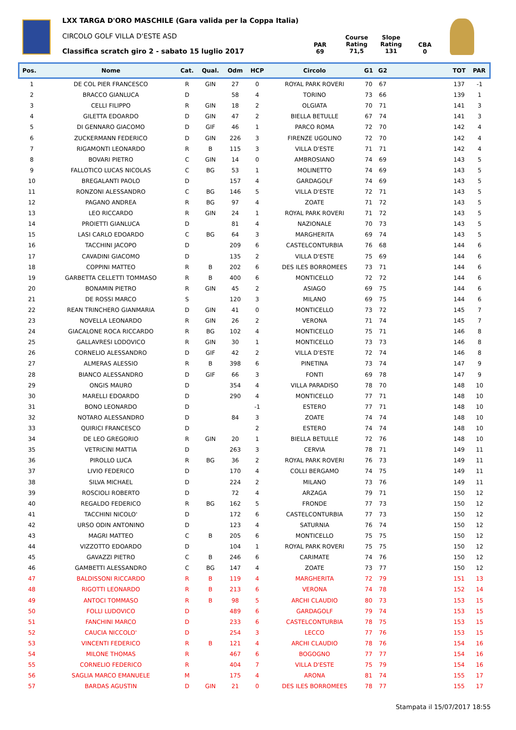LXX TARGA D'ORO MASCHILE (Gara valida per la Coppa Italia)
CIRCOLO GOLF VILLA D'ESTE ASD
Classifica scratch giro 2 - sabato 15 luglio 2017
PAR
69
Course
Rating
71,5
Slope
Rating
131
CBA
0
| Pos. | Nome | Cat. | Qual. | Odm | HCP | Circolo | G1 | G2 | | TOT | PAR |
| --- | --- | --- | --- | --- | --- | --- | --- | --- | --- | --- | --- |
| 1 | DE COL PIER FRANCESCO | R | GIN | 27 | 0 | ROYAL PARK ROVERI | 70 | 67 | | 137 | -1 |
| 2 | BRACCO GIANLUCA | D | | 58 | 4 | TORINO | 73 | 66 | | 139 | 1 |
| 3 | CELLI FILIPPO | R | GIN | 18 | 2 | OLGIATA | 70 | 71 | | 141 | 3 |
| 4 | GILETTA EDOARDO | D | GIN | 47 | 2 | BIELLA BETULLE | 67 | 74 | | 141 | 3 |
| 5 | DI GENNARO GIACOMO | D | GIF | 46 | 1 | PARCO ROMA | 72 | 70 | | 142 | 4 |
| 6 | ZUCKERMANN FEDERICO | D | GIN | 226 | 3 | FIRENZE UGOLINO | 72 | 70 | | 142 | 4 |
| 7 | RIGAMONTI LEONARDO | R | B | 115 | 3 | VILLA D'ESTE | 71 | 71 | | 142 | 4 |
| 8 | BOVARI PIETRO | C | GIN | 14 | 0 | AMBROSIANO | 74 | 69 | | 143 | 5 |
| 9 | FALLOTICO LUCAS NICOLAS | C | BG | 53 | 1 | MOLINETTO | 74 | 69 | | 143 | 5 |
| 10 | BREGALANTI PAOLO | D | | 157 | 4 | GARDAGOLF | 74 | 69 | | 143 | 5 |
| 11 | RONZONI ALESSANDRO | C | BG | 146 | 5 | VILLA D'ESTE | 72 | 71 | | 143 | 5 |
| 12 | PAGANO ANDREA | R | BG | 97 | 4 | ZOATE | 71 | 72 | | 143 | 5 |
| 13 | LEO RICCARDO | R | GIN | 24 | 1 | ROYAL PARK ROVERI | 71 | 72 | | 143 | 5 |
| 14 | PROIETTI GIANLUCA | D | | 81 | 4 | NAZIONALE | 70 | 73 | | 143 | 5 |
| 15 | LASI CARLO EDOARDO | C | BG | 64 | 3 | MARGHERITA | 69 | 74 | | 143 | 5 |
| 16 | TACCHINI JACOPO | D | | 209 | 6 | CASTELCONTURBIA | 76 | 68 | | 144 | 6 |
| 17 | CAVADINI GIACOMO | D | | 135 | 2 | VILLA D'ESTE | 75 | 69 | | 144 | 6 |
| 18 | COPPINI MATTEO | R | B | 202 | 6 | DES ILES BORROMEES | 73 | 71 | | 144 | 6 |
| 19 | GARBETTA CELLETTI TOMMASO | R | B | 400 | 6 | MONTICELLO | 72 | 72 | | 144 | 6 |
| 20 | BONAMIN PIETRO | R | GIN | 45 | 2 | ASIAGO | 69 | 75 | | 144 | 6 |
| 21 | DE ROSSI MARCO | S | | 120 | 3 | MILANO | 69 | 75 | | 144 | 6 |
| 22 | REAN TRINCHERO GIANMARIA | D | GIN | 41 | 0 | MONTICELLO | 73 | 72 | | 145 | 7 |
| 23 | NOVELLA LEONARDO | R | GIN | 26 | 2 | VERONA | 71 | 74 | | 145 | 7 |
| 24 | GIACALONE ROCA RICCARDO | R | BG | 102 | 4 | MONTICELLO | 75 | 71 | | 146 | 8 |
| 25 | GALLAVRESI LODOVICO | R | GIN | 30 | 1 | MONTICELLO | 73 | 73 | | 146 | 8 |
| 26 | CORNELIO ALESSANDRO | D | GIF | 42 | 2 | VILLA D'ESTE | 72 | 74 | | 146 | 8 |
| 27 | ALMERAS ALESSIO | R | B | 398 | 6 | PINETINA | 73 | 74 | | 147 | 9 |
| 28 | BIANCO ALESSANDRO | D | GIF | 66 | 3 | FONTI | 69 | 78 | | 147 | 9 |
| 29 | ONGIS MAURO | D | | 354 | 4 | VILLA PARADISO | 78 | 70 | | 148 | 10 |
| 30 | MARELLI EDOARDO | D | | 290 | 4 | MONTICELLO | 77 | 71 | | 148 | 10 |
| 31 | BONO LEONARDO | D | | | -1 | ESTERO | 77 | 71 | | 148 | 10 |
| 32 | NOTARO ALESSANDRO | D | | 84 | 3 | ZOATE | 74 | 74 | | 148 | 10 |
| 33 | QUIRICI FRANCESCO | D | | | 2 | ESTERO | 74 | 74 | | 148 | 10 |
| 34 | DE LEO GREGORIO | R | GIN | 20 | 1 | BIELLA BETULLE | 72 | 76 | | 148 | 10 |
| 35 | VETRICINI MATTIA | D | | 263 | 3 | CERVIA | 78 | 71 | | 149 | 11 |
| 36 | PIROLLO LUCA | R | BG | 36 | 2 | ROYAL PARK ROVERI | 76 | 73 | | 149 | 11 |
| 37 | LIVIO FEDERICO | D | | 170 | 4 | COLLI BERGAMO | 74 | 75 | | 149 | 11 |
| 38 | SILVA MICHAEL | D | | 224 | 2 | MILANO | 73 | 76 | | 149 | 11 |
| 39 | ROSCIOLI ROBERTO | D | | 72 | 4 | ARZAGA | 79 | 71 | | 150 | 12 |
| 40 | REGALDO FEDERICO | R | BG | 162 | 5 | FRONDE | 77 | 73 | | 150 | 12 |
| 41 | TACCHINI NICOLO' | D | | 172 | 6 | CASTELCONTURBIA | 77 | 73 | | 150 | 12 |
| 42 | URSO ODIN ANTONINO | D | | 123 | 4 | SATURNIA | 76 | 74 | | 150 | 12 |
| 43 | MAGRI MATTEO | C | B | 205 | 6 | MONTICELLO | 75 | 75 | | 150 | 12 |
| 44 | VIZZOTTO EDOARDO | D | | 104 | 1 | ROYAL PARK ROVERI | 75 | 75 | | 150 | 12 |
| 45 | GAVAZZI PIETRO | C | B | 246 | 6 | CARIMATE | 74 | 76 | | 150 | 12 |
| 46 | GAMBETTI ALESSANDRO | C | BG | 147 | 4 | ZOATE | 73 | 77 | | 150 | 12 |
| 47 | BALDISSONI RICCARDO | R | B | 119 | 4 | MARGHERITA | 72 | 79 | | 151 | 13 |
| 48 | RIGOTTI LEONARDO | R | B | 213 | 6 | VERONA | 74 | 78 | | 152 | 14 |
| 49 | ANTOCI TOMMASO | R | B | 98 | 5 | ARCHI CLAUDIO | 80 | 73 | | 153 | 15 |
| 50 | FOLLI LUDOVICO | D | | 489 | 6 | GARDAGOLF | 79 | 74 | | 153 | 15 |
| 51 | FANCHINI MARCO | D | | 233 | 6 | CASTELCONTURBIA | 78 | 75 | | 153 | 15 |
| 52 | CAUCIA NICCOLO' | D | | 254 | 3 | LECCO | 77 | 76 | | 153 | 15 |
| 53 | VINCENTI FEDERICO | R | B | 121 | 4 | ARCHI CLAUDIO | 78 | 76 | | 154 | 16 |
| 54 | MILONE THOMAS | R | | 467 | 6 | BOGOGNO | 77 | 77 | | 154 | 16 |
| 55 | CORNELIO FEDERICO | R | | 404 | 7 | VILLA D'ESTE | 75 | 79 | | 154 | 16 |
| 56 | SAGLIA MARCO EMANUELE | M | | 175 | 4 | ARONA | 81 | 74 | | 155 | 17 |
| 57 | BARDAS AGUSTIN | D | GIN | 21 | 0 | DES ILES BORROMEES | 78 | 77 | | 155 | 17 |
Stampata il 15/07/2017 18:55